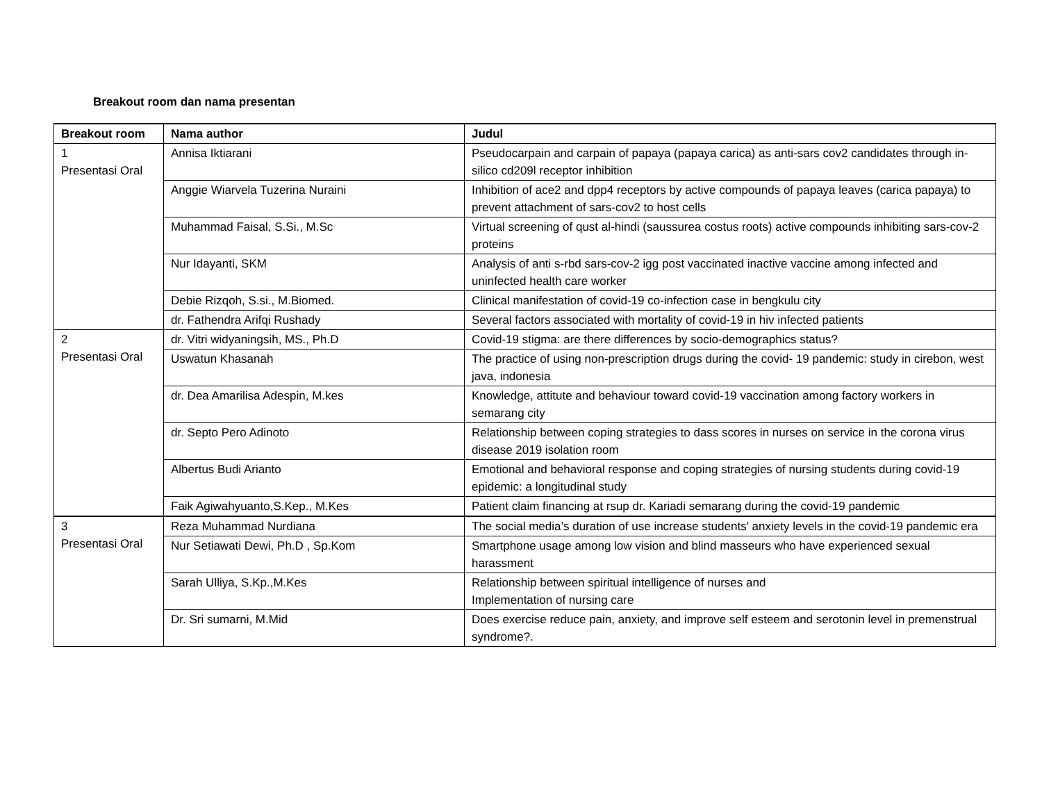Breakout room dan nama presentan
| Breakout room | Nama author | Judul |
| --- | --- | --- |
| 1 Presentasi Oral | Annisa Iktiarani | Pseudocarpain and carpain of papaya (papaya carica) as anti-sars cov2 candidates through in-silico cd209l receptor inhibition |
| | Anggie Wiarvela Tuzerina Nuraini | Inhibition of ace2 and dpp4 receptors by active compounds of papaya leaves (carica papaya) to prevent attachment of sars-cov2 to host cells |
| | Muhammad Faisal, S.Si., M.Sc | Virtual screening of qust al-hindi (saussurea costus roots) active compounds inhibiting sars-cov-2 proteins |
| | Nur Idayanti, SKM | Analysis of anti s-rbd sars-cov-2 igg post vaccinated inactive vaccine among infected and uninfected health care worker |
| | Debie Rizqoh, S.si., M.Biomed. | Clinical manifestation of covid-19 co-infection case in bengkulu city |
| | dr. Fathendra Arifqi Rushady | Several factors associated with mortality of covid-19 in hiv infected patients |
| 2 Presentasi Oral | dr. Vitri widyaningsih, MS., Ph.D | Covid-19 stigma: are there differences by socio-demographics status? |
| | Uswatun Khasanah | The practice of using non-prescription drugs during the covid- 19 pandemic: study in cirebon, west java, indonesia |
| | dr. Dea Amarilisa Adespin, M.kes | Knowledge, attitute and behaviour toward covid-19 vaccination among factory workers in semarang city |
| | dr. Septo Pero Adinoto | Relationship between coping strategies to dass scores in nurses on service in the corona virus disease 2019 isolation room |
| | Albertus Budi Arianto | Emotional and behavioral response and coping strategies of nursing students during covid-19 epidemic: a longitudinal study |
| | Faik Agiwahyuanto,S.Kep., M.Kes | Patient claim financing at rsup dr. Kariadi semarang during the covid-19 pandemic |
| 3 Presentasi Oral | Reza Muhammad Nurdiana | The social media’s duration of use increase students' anxiety levels in the covid-19 pandemic era |
| | Nur Setiawati Dewi, Ph.D , Sp.Kom | Smartphone usage among low vision and blind masseurs who have experienced sexual harassment |
| | Sarah Ulliya, S.Kp.,M.Kes | Relationship between spiritual intelligence of nurses and Implementation of nursing care |
| | Dr. Sri sumarni, M.Mid | Does exercise reduce pain, anxiety, and improve self esteem and serotonin level in premenstrual syndrome?. |